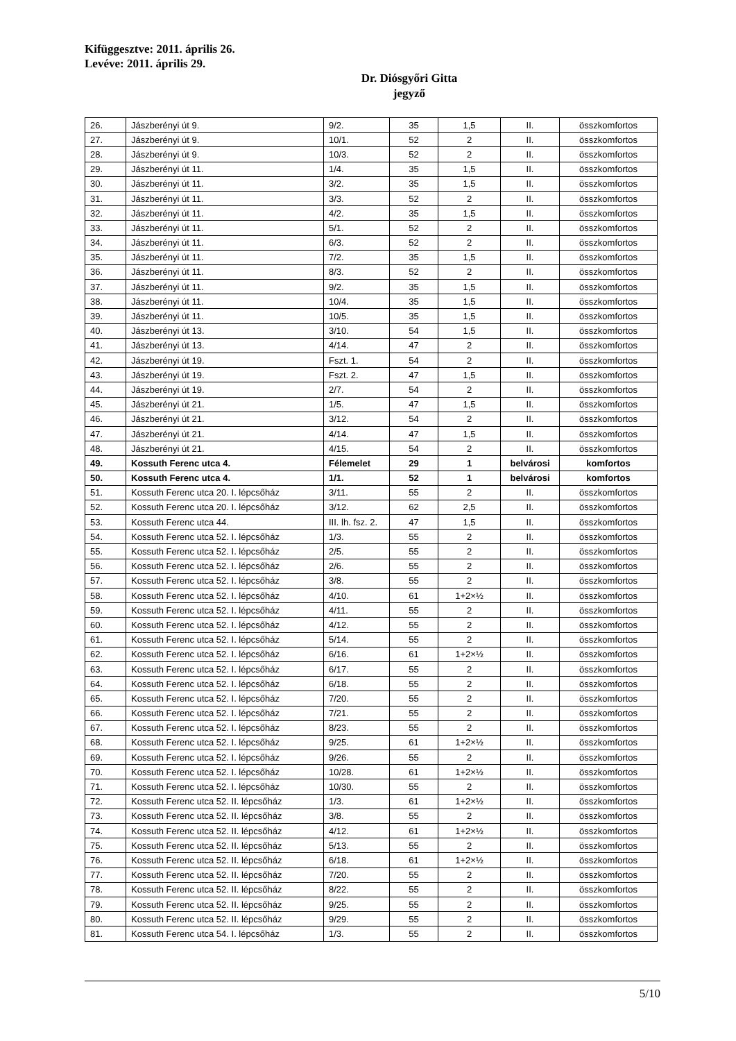Kifüggesztve: 2011. április 26.
Levéve: 2011. április 29.
Dr. Diósgyőri Gitta
jegyző
| 26. | Jászberényi út 9. | 9/2. | 35 | 1,5 | II. | összkomfortos |
| 27. | Jászberényi út 9. | 10/1. | 52 | 2 | II. | összkomfortos |
| 28. | Jászberényi út 9. | 10/3. | 52 | 2 | II. | összkomfortos |
| 29. | Jászberényi út 11. | 1/4. | 35 | 1,5 | II. | összkomfortos |
| 30. | Jászberényi út 11. | 3/2. | 35 | 1,5 | II. | összkomfortos |
| 31. | Jászberényi út 11. | 3/3. | 52 | 2 | II. | összkomfortos |
| 32. | Jászberényi út 11. | 4/2. | 35 | 1,5 | II. | összkomfortos |
| 33. | Jászberényi út 11. | 5/1. | 52 | 2 | II. | összkomfortos |
| 34. | Jászberényi út 11. | 6/3. | 52 | 2 | II. | összkomfortos |
| 35. | Jászberényi út 11. | 7/2. | 35 | 1,5 | II. | összkomfortos |
| 36. | Jászberényi út 11. | 8/3. | 52 | 2 | II. | összkomfortos |
| 37. | Jászberényi út 11. | 9/2. | 35 | 1,5 | II. | összkomfortos |
| 38. | Jászberényi út 11. | 10/4. | 35 | 1,5 | II. | összkomfortos |
| 39. | Jászberényi út 11. | 10/5. | 35 | 1,5 | II. | összkomfortos |
| 40. | Jászberényi út 13. | 3/10. | 54 | 1,5 | II. | összkomfortos |
| 41. | Jászberényi út 13. | 4/14. | 47 | 2 | II. | összkomfortos |
| 42. | Jászberényi út 19. | Fszt. 1. | 54 | 2 | II. | összkomfortos |
| 43. | Jászberényi út 19. | Fszt. 2. | 47 | 1,5 | II. | összkomfortos |
| 44. | Jászberényi út 19. | 2/7. | 54 | 2 | II. | összkomfortos |
| 45. | Jászberényi út 21. | 1/5. | 47 | 1,5 | II. | összkomfortos |
| 46. | Jászberényi út 21. | 3/12. | 54 | 2 | II. | összkomfortos |
| 47. | Jászberényi út 21. | 4/14. | 47 | 1,5 | II. | összkomfortos |
| 48. | Jászberényi út 21. | 4/15. | 54 | 2 | II. | összkomfortos |
| 49. | Kossuth Ferenc utca 4. | Félemelet | 29 | 1 | belvárosi | komfortos |
| 50. | Kossuth Ferenc utca 4. | 1/1. | 52 | 1 | belvárosi | komfortos |
| 51. | Kossuth Ferenc utca 20. I. lépcsőház | 3/11. | 55 | 2 | II. | összkomfortos |
| 52. | Kossuth Ferenc utca 20. I. lépcsőház | 3/12. | 62 | 2,5 | II. | összkomfortos |
| 53. | Kossuth Ferenc utca 44. | III. lh. fsz. 2. | 47 | 1,5 | II. | összkomfortos |
| 54. | Kossuth Ferenc utca 52. I. lépcsőház | 1/3. | 55 | 2 | II. | összkomfortos |
| 55. | Kossuth Ferenc utca 52. I. lépcsőház | 2/5. | 55 | 2 | II. | összkomfortos |
| 56. | Kossuth Ferenc utca 52. I. lépcsőház | 2/6. | 55 | 2 | II. | összkomfortos |
| 57. | Kossuth Ferenc utca 52. I. lépcsőház | 3/8. | 55 | 2 | II. | összkomfortos |
| 58. | Kossuth Ferenc utca 52. I. lépcsőház | 4/10. | 61 | 1+2×½ | II. | összkomfortos |
| 59. | Kossuth Ferenc utca 52. I. lépcsőház | 4/11. | 55 | 2 | II. | összkomfortos |
| 60. | Kossuth Ferenc utca 52. I. lépcsőház | 4/12. | 55 | 2 | II. | összkomfortos |
| 61. | Kossuth Ferenc utca 52. I. lépcsőház | 5/14. | 55 | 2 | II. | összkomfortos |
| 62. | Kossuth Ferenc utca 52. I. lépcsőház | 6/16. | 61 | 1+2×½ | II. | összkomfortos |
| 63. | Kossuth Ferenc utca 52. I. lépcsőház | 6/17. | 55 | 2 | II. | összkomfortos |
| 64. | Kossuth Ferenc utca 52. I. lépcsőház | 6/18. | 55 | 2 | II. | összkomfortos |
| 65. | Kossuth Ferenc utca 52. I. lépcsőház | 7/20. | 55 | 2 | II. | összkomfortos |
| 66. | Kossuth Ferenc utca 52. I. lépcsőház | 7/21. | 55 | 2 | II. | összkomfortos |
| 67. | Kossuth Ferenc utca 52. I. lépcsőház | 8/23. | 55 | 2 | II. | összkomfortos |
| 68. | Kossuth Ferenc utca 52. I. lépcsőház | 9/25. | 61 | 1+2×½ | II. | összkomfortos |
| 69. | Kossuth Ferenc utca 52. I. lépcsőház | 9/26. | 55 | 2 | II. | összkomfortos |
| 70. | Kossuth Ferenc utca 52. I. lépcsőház | 10/28. | 61 | 1+2×½ | II. | összkomfortos |
| 71. | Kossuth Ferenc utca 52. I. lépcsőház | 10/30. | 55 | 2 | II. | összkomfortos |
| 72. | Kossuth Ferenc utca 52. II. lépcsőház | 1/3. | 61 | 1+2×½ | II. | összkomfortos |
| 73. | Kossuth Ferenc utca 52. II. lépcsőház | 3/8. | 55 | 2 | II. | összkomfortos |
| 74. | Kossuth Ferenc utca 52. II. lépcsőház | 4/12. | 61 | 1+2×½ | II. | összkomfortos |
| 75. | Kossuth Ferenc utca 52. II. lépcsőház | 5/13. | 55 | 2 | II. | összkomfortos |
| 76. | Kossuth Ferenc utca 52. II. lépcsőház | 6/18. | 61 | 1+2×½ | II. | összkomfortos |
| 77. | Kossuth Ferenc utca 52. II. lépcsőház | 7/20. | 55 | 2 | II. | összkomfortos |
| 78. | Kossuth Ferenc utca 52. II. lépcsőház | 8/22. | 55 | 2 | II. | összkomfortos |
| 79. | Kossuth Ferenc utca 52. II. lépcsőház | 9/25. | 55 | 2 | II. | összkomfortos |
| 80. | Kossuth Ferenc utca 52. II. lépcsőház | 9/29. | 55 | 2 | II. | összkomfortos |
| 81. | Kossuth Ferenc utca 54. I. lépcsőház | 1/3. | 55 | 2 | II. | összkomfortos |
5/10